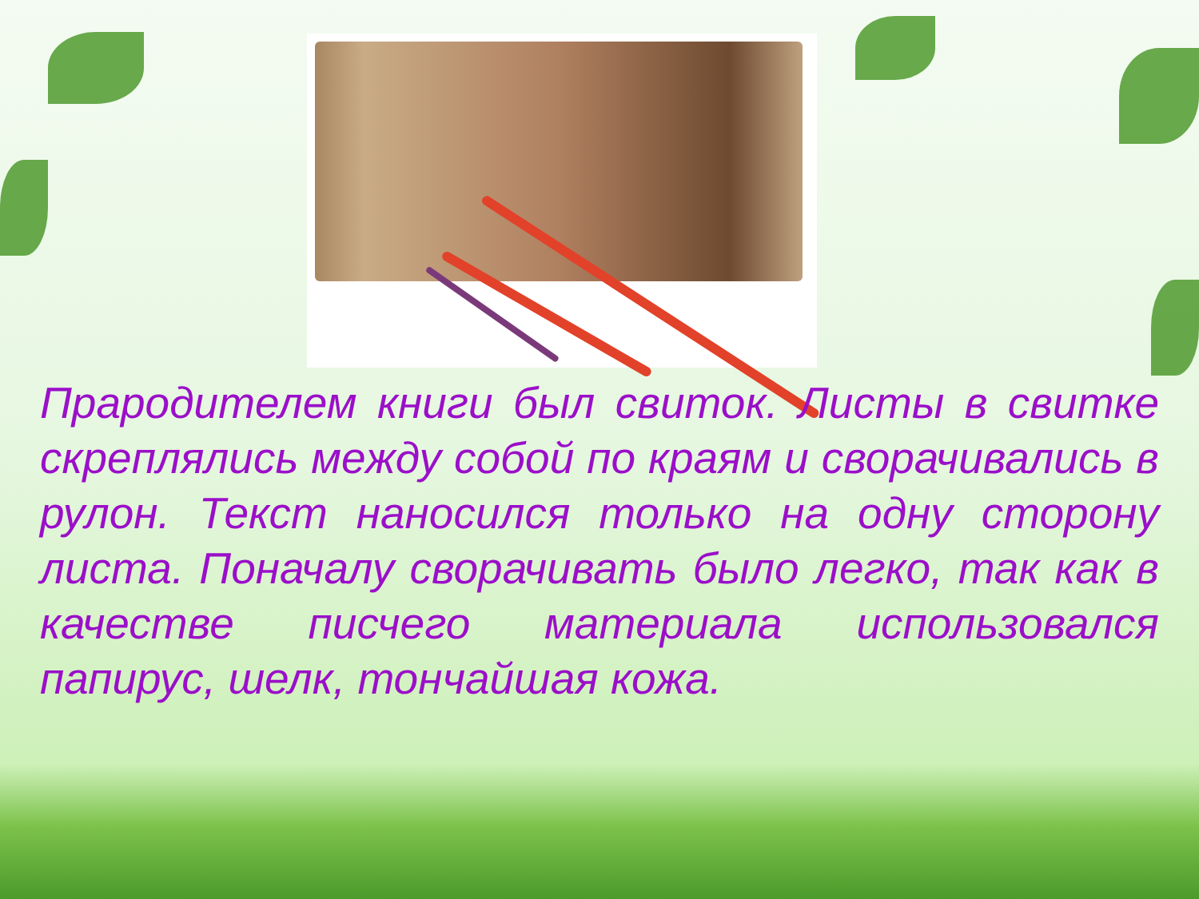Прародителем книги был свиток. Листы в свитке скреплялись между собой по краям и сворачивались в рулон. Текст наносился только на одну сторону листа. Поначалу сворачивать было легко, так как в качестве писчего материала использовался папирус, шелк, тончайшая кожа.